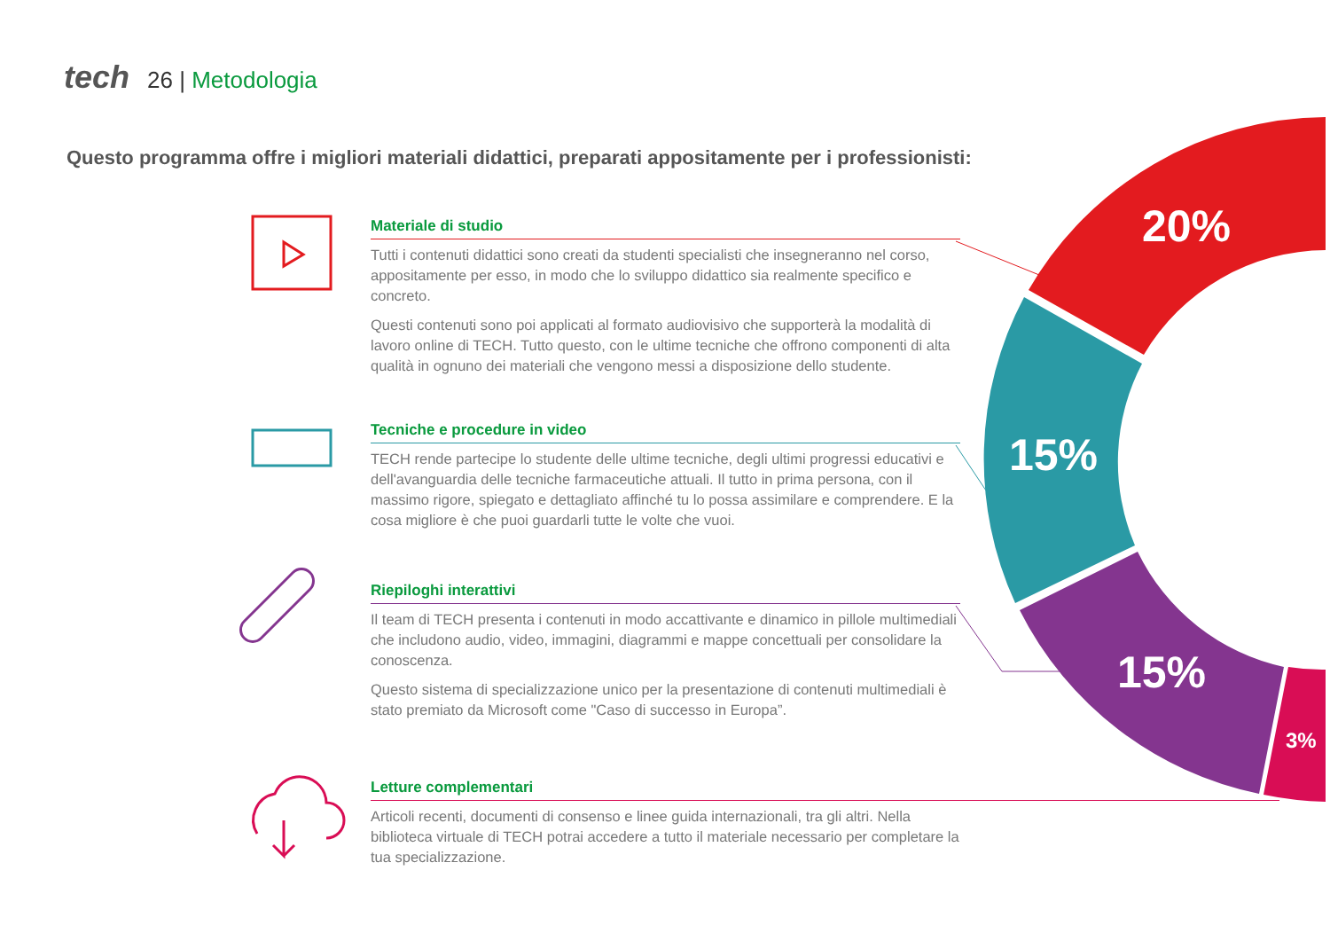tech 26 | Metodologia
Questo programma offre i migliori materiali didattici, preparati appositamente per i professionisti:
20%
15%
15%
3%
Materiale di studio
Tutti i contenuti didattici sono creati da studenti specialisti che insegneranno nel corso, appositamente per esso, in modo che lo sviluppo didattico sia realmente specifico e concreto.
Questi contenuti sono poi applicati al formato audiovisivo che supporterà la modalità di lavoro online di TECH. Tutto questo, con le ultime tecniche che offrono componenti di alta qualità in ognuno dei materiali che vengono messi a disposizione dello studente.
Tecniche e procedure in video
TECH rende partecipe lo studente delle ultime tecniche, degli ultimi progressi educativi e dell'avanguardia delle tecniche farmaceutiche attuali. Il tutto in prima persona, con il massimo rigore, spiegato e dettagliato affinché tu lo possa assimilare e comprendere. E la cosa migliore è che puoi guardarli tutte le volte che vuoi.
Riepiloghi interattivi
Il team di TECH presenta i contenuti in modo accattivante e dinamico in pillole multimediali che includono audio, video, immagini, diagrammi e mappe concettuali per consolidare la conoscenza.
Questo sistema di specializzazione unico per la presentazione di contenuti multimediali è stato premiato da Microsoft come "Caso di successo in Europa”.
Letture complementari
Articoli recenti, documenti di consenso e linee guida internazionali, tra gli altri. Nella biblioteca virtuale di TECH potrai accedere a tutto il materiale necessario per completare la tua specializzazione.